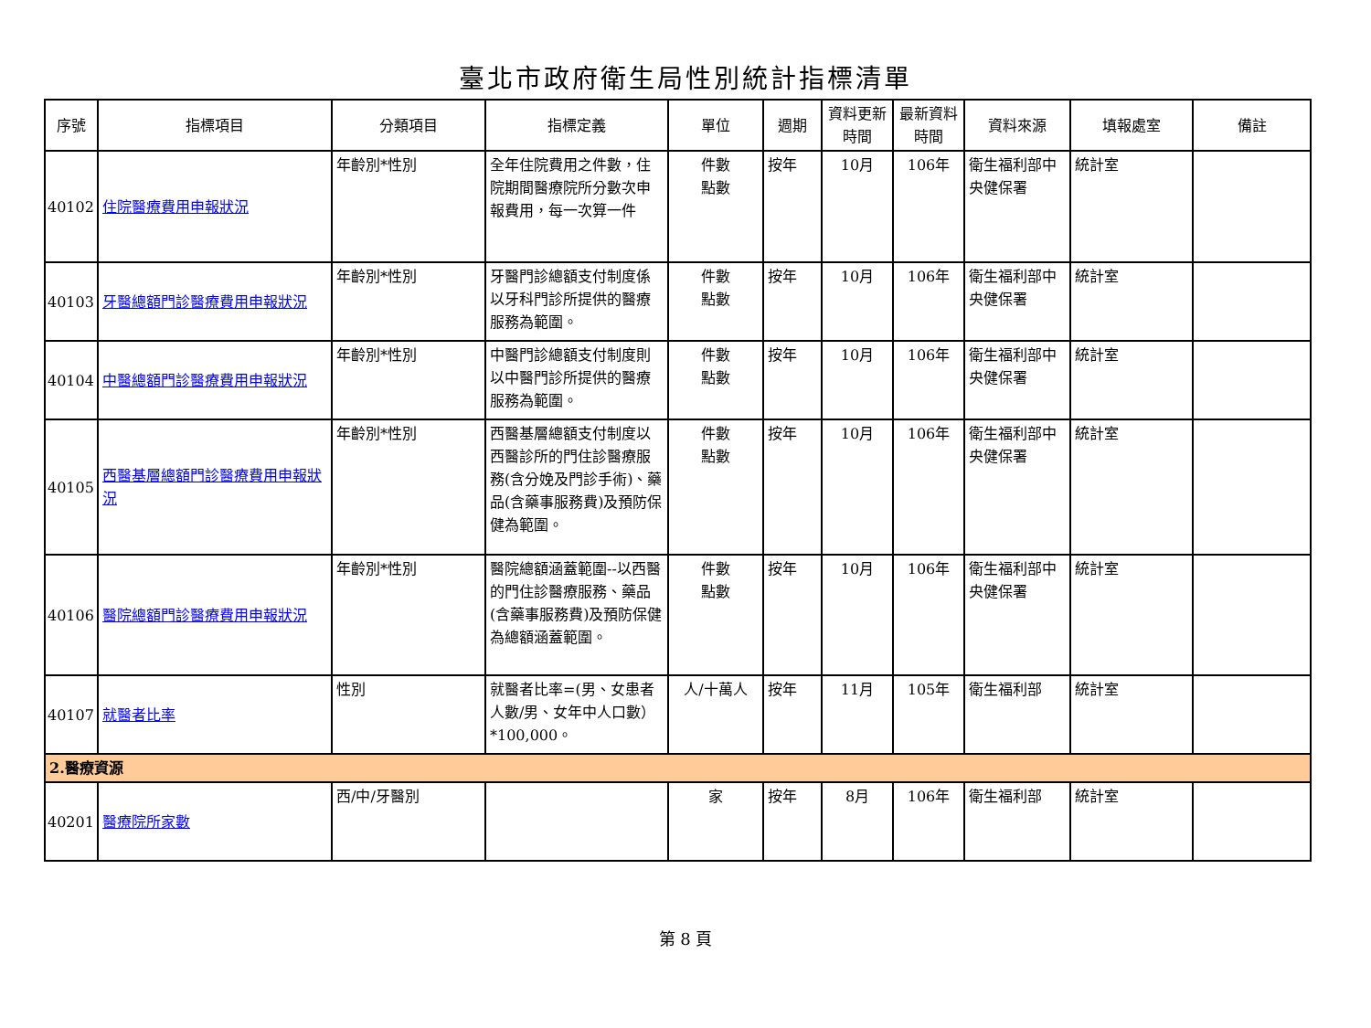臺北市政府衛生局性別統計指標清單
| 序號 | 指標項目 | 分類項目 | 指標定義 | 單位 | 週期 | 資料更新時間 | 最新資料時間 | 資料來源 | 填報處室 | 備註 |
| --- | --- | --- | --- | --- | --- | --- | --- | --- | --- | --- |
| 40102 | 住院醫療費用申報狀況 | 年齡別*性別 | 全年住院費用之件數，住院期間醫療院所分數次申報費用，每一次算一件 | 件數 點數 | 按年 | 10月 | 106年 | 衛生福利部中央健保署 | 統計室 | |
| 40103 | 牙醫總額門診醫療費用申報狀況 | 年齡別*性別 | 牙醫門診總額支付制度係以牙科門診所提供的醫療服務為範圍。 | 件數 點數 | 按年 | 10月 | 106年 | 衛生福利部中央健保署 | 統計室 | |
| 40104 | 中醫總額門診醫療費用申報狀況 | 年齡別*性別 | 中醫門診總額支付制度則以中醫門診所提供的醫療服務為範圍。 | 件數 點數 | 按年 | 10月 | 106年 | 衛生福利部中央健保署 | 統計室 | |
| 40105 | 西醫基層總額門診醫療費用申報狀況 | 年齡別*性別 | 西醫基層總額支付制度以西醫診所的門住診醫療服務(含分娩及門診手術)、藥品(含藥事服務費)及預防保健為範圍。 | 件數 點數 | 按年 | 10月 | 106年 | 衛生福利部中央健保署 | 統計室 | |
| 40106 | 醫院總額門診醫療費用申報狀況 | 年齡別*性別 | 醫院總額涵蓋範圍--以西醫的門住診醫療服務、藥品(含藥事服務費)及預防保健為總額涵蓋範圍。 | 件數 點數 | 按年 | 10月 | 106年 | 衛生福利部中央健保署 | 統計室 | |
| 40107 | 就醫者比率 | 性別 | 就醫者比率=(男、女患者人數/男、女年中人口數）*100,000。 | 人/十萬人 | 按年 | 11月 | 105年 | 衛生福利部 | 統計室 | |
| 2.醫療資源 | | | | | | | | | | |
| 40201 | 醫療院所家數 | 西/中/牙醫別 | | 家 | 按年 | 8月 | 106年 | 衛生福利部 | 統計室 | |
第 8 頁